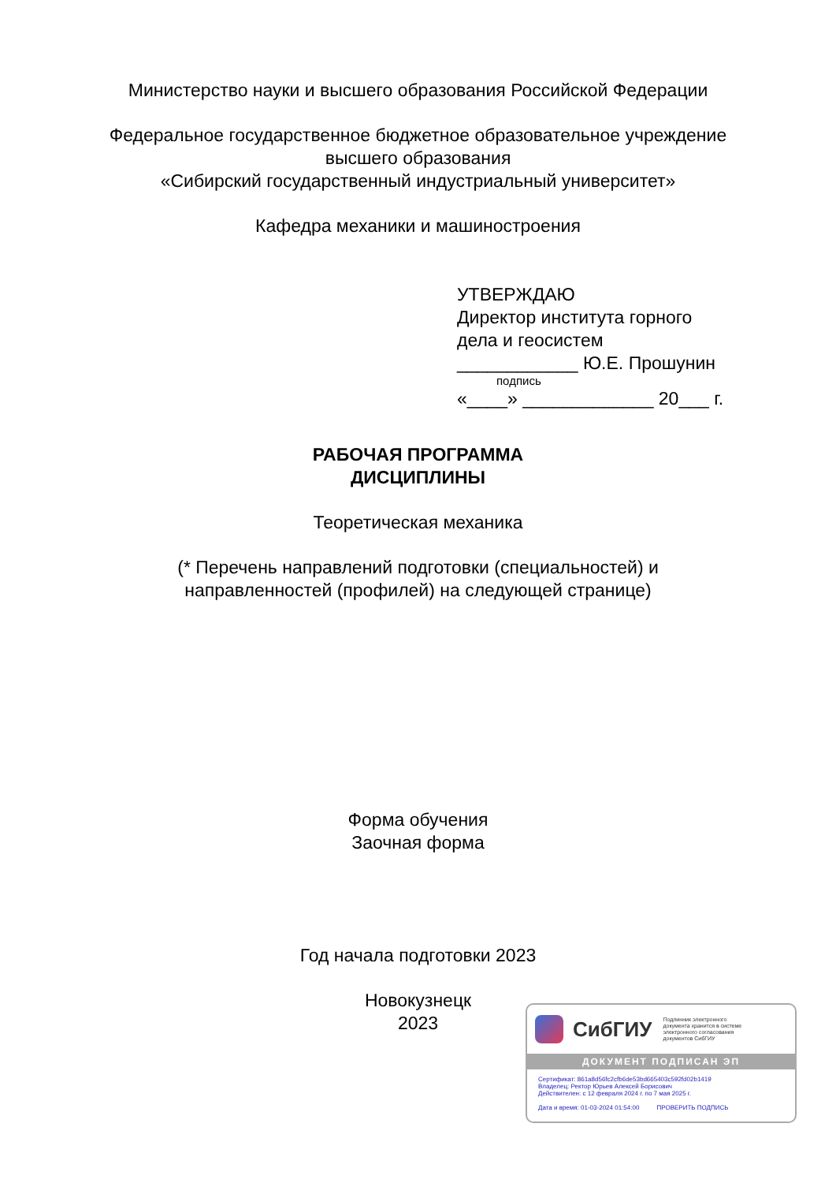Министерство науки и высшего образования Российской Федерации
Федеральное государственное бюджетное образовательное учреждение
высшего образования
«Сибирский государственный индустриальный университет»
Кафедра механики и машиностроения
УТВЕРЖДАЮ
Директор института горного
дела и геосистем
____________ Ю.Е. Прошунин
подпись
«____» _____________ 20___ г.
РАБОЧАЯ ПРОГРАММА
ДИСЦИПЛИНЫ
Теоретическая механика
(* Перечень направлений подготовки (специальностей) и
направленностей (профилей) на следующей странице)
Форма обучения
Заочная форма
Год начала подготовки 2023
Новокузнецк
2023
СибГИУ
Подлинник электронного
документа хранится в системе
электронного согласования
документов СибГИУ
ДОКУМЕНТ ПОДПИСАН ЭП
Сертификат: 861a8d56fc2cfb6de53bd665403c592fd02b1419
Владелец: Ректор Юрьев Алексей Борисович
Действителен: с 12 февраля 2024 г. по 7 мая 2025 г.
Дата и время: 01-03-2024 01:54:00 ПРОВЕРИТЬ ПОДПИСЬ